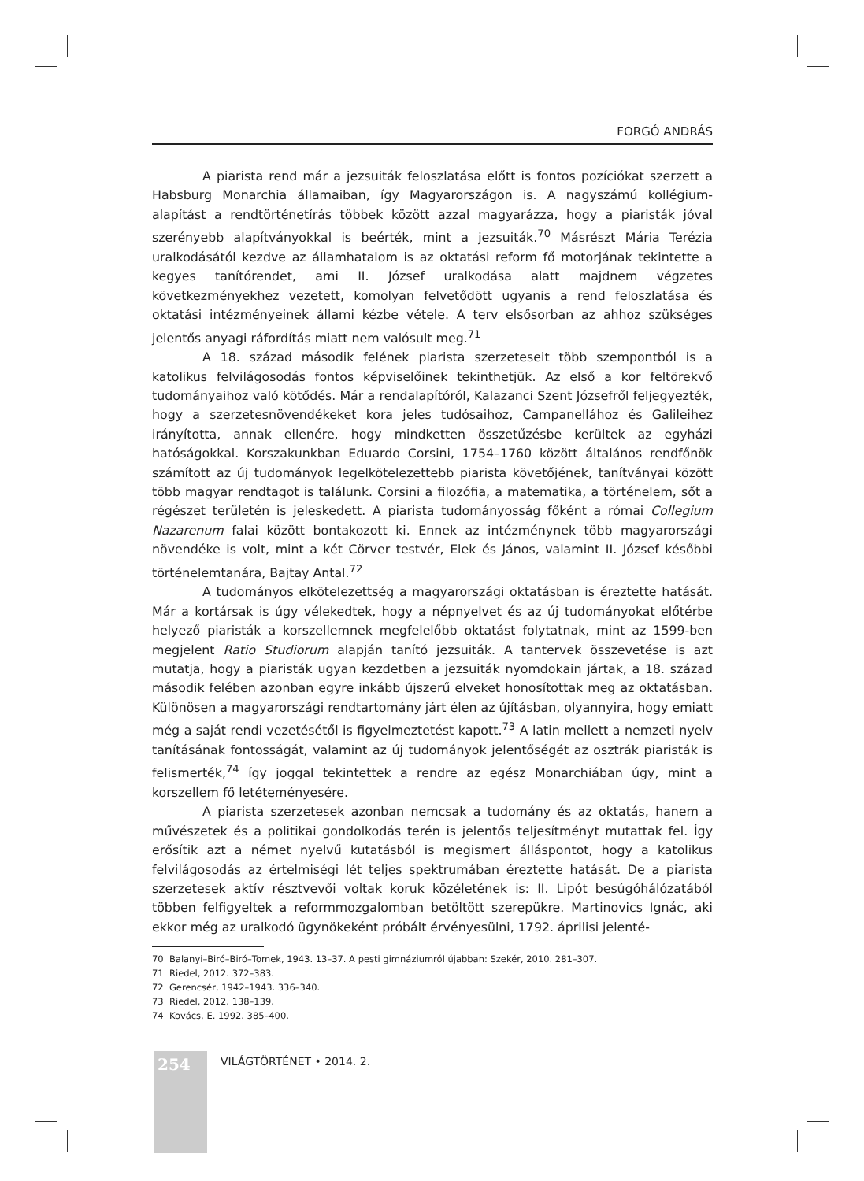FORGÓ ANDRÁS
A piarista rend már a jezsuiták feloszlatása előtt is fontos pozíciókat szerzett a Habsburg Monarchia államaiban, így Magyarországon is. A nagyszámú kollégium-alapítást a rendtörténetírás többek között azzal magyarázza, hogy a piaristák jóval szerényebb alapítványokkal is beérték, mint a jezsuiták.<sup>70</sup> Másrészt Mária Terézia uralkodásától kezdve az államhatalom is az oktatási reform fő motorjának tekintette a kegyes tanítórendet, ami II. József uralkodása alatt majdnem végzetes következményekhez vezetett, komolyan felvetődött ugyanis a rend feloszlatása és oktatási intézményeinek állami kézbe vétele. A terv elsősorban az ahhoz szükséges jelentős anyagi ráfordítás miatt nem valósult meg.<sup>71</sup>
A 18. század második felének piarista szerzeteseit több szempontból is a katolikus felvilágosodás fontos képviselőinek tekinthetjük. Az első a kor feltörekvő tudományaihoz való kötődés. Már a rendalapítóról, Kalazanci Szent Józsefről feljegyezték, hogy a szerzetesnövendékeket kora jeles tudósaihoz, Campanellához és Galileihez irányította, annak ellenére, hogy mindketten összetűzésbe kerültek az egyházi hatóságokkal. Korszakunkban Eduardo Corsini, 1754–1760 között általános rendfőnök számított az új tudományok legelkötelezettebb piarista követőjének, tanítványai között több magyar rendtagot is találunk. Corsini a filozófia, a matematika, a történelem, sőt a régészet területén is jeleskedett. A piarista tudományosság főként a római Collegium Nazarenum falai között bontakozott ki. Ennek az intézménynek több magyarországi növendéke is volt, mint a két Cörver testvér, Elek és János, valamint II. József későbbi történelemtanára, Bajtay Antal.<sup>72</sup>
A tudományos elkötelezettség a magyarországi oktatásban is éreztette hatását. Már a kortársak is úgy vélekedtek, hogy a népnyelvet és az új tudományokat előtérbe helyező piaristák a korszellemnek megfelelőbb oktatást folytatnak, mint az 1599-ben megjelent Ratio Studiorum alapján tanító jezsuiták. A tantervek összevetése is azt mutatja, hogy a piaristák ugyan kezdetben a jezsuiták nyomdokain jártak, a 18. század második felében azonban egyre inkább újszerű elveket honosítottak meg az oktatásban. Különösen a magyarországi rendtartomány járt élen az újításban, olyannyira, hogy emiatt még a saját rendi vezetésétől is figyelmeztetést kapott.<sup>73</sup> A latin mellett a nemzeti nyelv tanításának fontosságát, valamint az új tudományok jelentőségét az osztrák piaristák is felismerték,<sup>74</sup> így joggal tekintettek a rendre az egész Monarchiában úgy, mint a korszellem fő letéteményesére.
A piarista szerzetesek azonban nemcsak a tudomány és az oktatás, hanem a művészetek és a politikai gondolkodás terén is jelentős teljesítményt mutattak fel. Így erősítik azt a német nyelvű kutatásból is megismert álláspontot, hogy a katolikus felvilágosodás az értelmiségi lét teljes spektrumában éreztette hatását. De a piarista szerzetesek aktív résztvevői voltak koruk közéletének is: II. Lipót besúgóhálózatából többen felfigyeltek a reformmozgalomban betöltött szerepükre. Martinovics Ignác, aki ekkor még az uralkodó ügynökeként próbált érvényesülni, 1792. áprilisi jelenté-
70 Balanyi–Biró–Biró–Tomek, 1943. 13–37. A pesti gimnáziumról újabban: Szekér, 2010. 281–307.
71 Riedel, 2012. 372–383.
72 Gerencsér, 1942–1943. 336–340.
73 Riedel, 2012. 138–139.
74 Kovács, E. 1992. 385–400.
254 VILÁGTÖRTÉNET • 2014. 2.